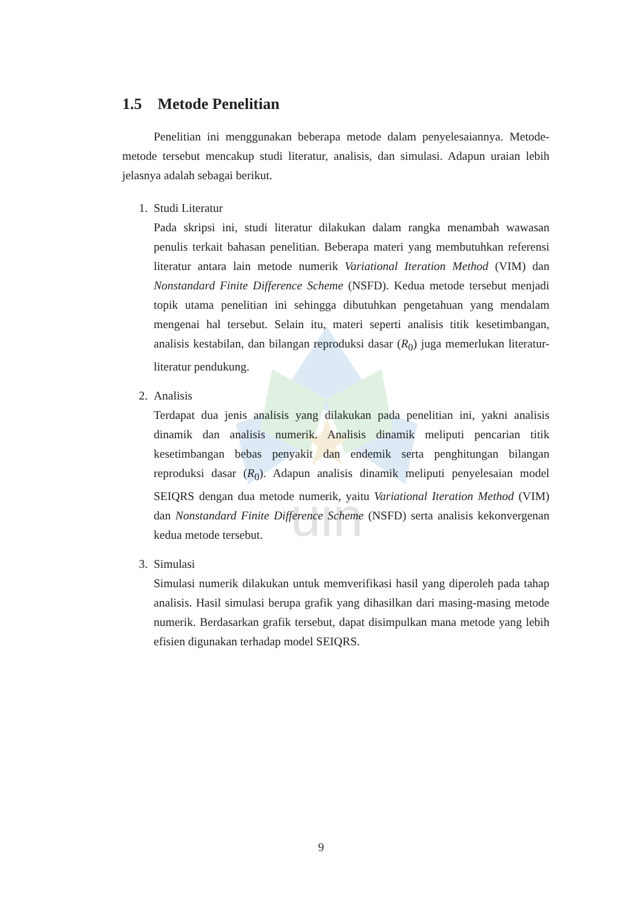uin
1.5 Metode Penelitian
Penelitian ini menggunakan beberapa metode dalam penyelesaiannya. Metode-metode tersebut mencakup studi literatur, analisis, dan simulasi. Adapun uraian lebih jelasnya adalah sebagai berikut.
1. Studi Literatur
Pada skripsi ini, studi literatur dilakukan dalam rangka menambah wawasan penulis terkait bahasan penelitian. Beberapa materi yang membutuhkan referensi literatur antara lain metode numerik Variational Iteration Method (VIM) dan Nonstandard Finite Difference Scheme (NSFD). Kedua metode tersebut menjadi topik utama penelitian ini sehingga dibutuhkan pengetahuan yang mendalam mengenai hal tersebut. Selain itu, materi seperti analisis titik kesetimbangan, analisis kestabilan, dan bilangan reproduksi dasar (R<sub>0</sub>) juga memerlukan literatur-literatur pendukung.
2. Analisis
Terdapat dua jenis analisis yang dilakukan pada penelitian ini, yakni analisis dinamik dan analisis numerik. Analisis dinamik meliputi pencarian titik kesetimbangan bebas penyakit dan endemik serta penghitungan bilangan reproduksi dasar (R<sub>0</sub>). Adapun analisis dinamik meliputi penyelesaian model SEIQRS dengan dua metode numerik, yaitu Variational Iteration Method (VIM) dan Nonstandard Finite Difference Scheme (NSFD) serta analisis kekonvergenan kedua metode tersebut.
3. Simulasi
Simulasi numerik dilakukan untuk memverifikasi hasil yang diperoleh pada tahap analisis. Hasil simulasi berupa grafik yang dihasilkan dari masing-masing metode numerik. Berdasarkan grafik tersebut, dapat disimpulkan mana metode yang lebih efisien digunakan terhadap model SEIQRS.
9